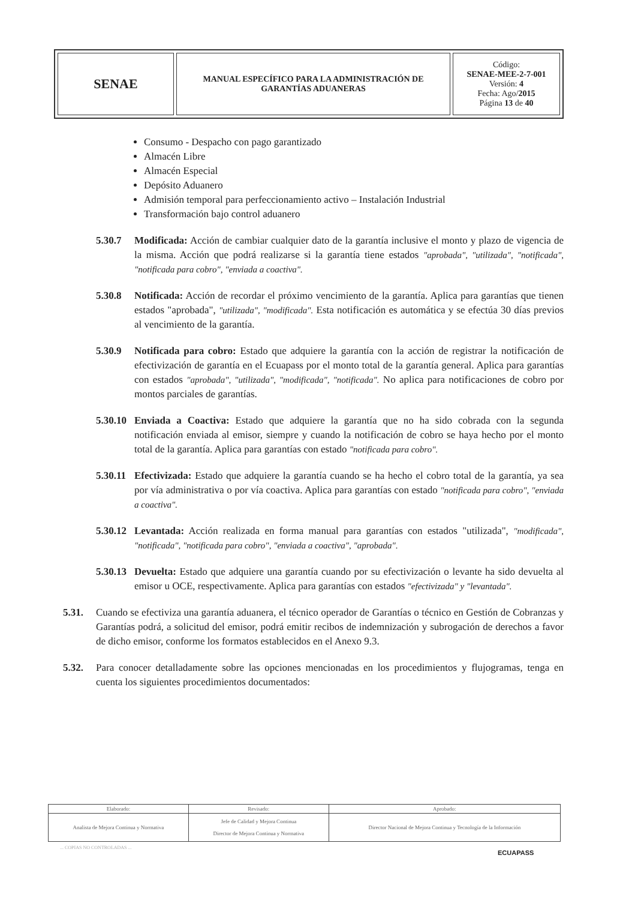| SENAE | MANUAL ESPECÍFICO PARA LA ADMINISTRACIÓN DE GARANTÍAS ADUANERAS | Código: SENAE-MEE-2-7-001 Versión: 4 Fecha: Ago/ 2015 Página 13 de 40 |
Consumo - Despacho con pago garantizado
Almacén Libre
Almacén Especial
Depósito Aduanero
Admisión temporal para perfeccionamiento activo – Instalación Industrial
Transformación bajo control aduanero
5.30.7 Modificada: Acción de cambiar cualquier dato de la garantía inclusive el monto y plazo de vigencia de la misma. Acción que podrá realizarse si la garantía tiene estados "aprobada", "utilizada", "notificada", "notificada para cobro", "enviada a coactiva".
5.30.8 Notificada: Acción de recordar el próximo vencimiento de la garantía. Aplica para garantías que tienen estados "aprobada", "utilizada", "modificada". Esta notificación es automática y se efectúa 30 días previos al vencimiento de la garantía.
5.30.9 Notificada para cobro: Estado que adquiere la garantía con la acción de registrar la notificación de efectivización de garantía en el Ecuapass por el monto total de la garantía general. Aplica para garantías con estados "aprobada", "utilizada", "modificada", "notificada". No aplica para notificaciones de cobro por montos parciales de garantías.
5.30.10
Enviada a Coactiva: Estado que adquiere la garantía que no ha sido cobrada con la segunda notificación enviada al emisor, siempre y cuando la notificación de cobro se haya hecho por el monto total de la garantía. Aplica para garantías con estado "notificada para cobro".
5.30.11
Efectivizada: Estado que adquiere la garantía cuando se ha hecho el cobro total de la garantía, ya sea por vía administrativa o por vía coactiva. Aplica para garantías con estado "notificada para cobro", "enviada a coactiva".
5.30.12
Levantada: Acción realizada en forma manual para garantías con estados "utilizada", "modificada", "notificada", "notificada para cobro", "enviada a coactiva", "aprobada".
5.30.13
Devuelta: Estado que adquiere una garantía cuando por su efectivización o levante ha sido devuelta al emisor u OCE, respectivamente. Aplica para garantías con estados "efectivizada" y "levantada".
5.31. Cuando se efectiviza una garantía aduanera, el técnico operador de Garantías o técnico en Gestión de Cobranzas y Garantías podrá, a solicitud del emisor, podrá emitir recibos de indemnización y subrogación de derechos a favor de dicho emisor, conforme los formatos establecidos en el Anexo 9.3.
5.32. Para conocer detalladamente sobre las opciones mencionadas en los procedimientos y flujogramas, tenga en cuenta los siguientes procedimientos documentados:
| Elaborado: | Revisado: | Aprobado: |
| Analista de Mejora Continua y Normativa | Jefe de Calidad y Mejora Continua Director de Mejora Continua y Normativa | Director Nacional de Mejora Continua y Tecnología de la Información |
... COPIAS NO CONTROLADAS ...
ECUAPASS